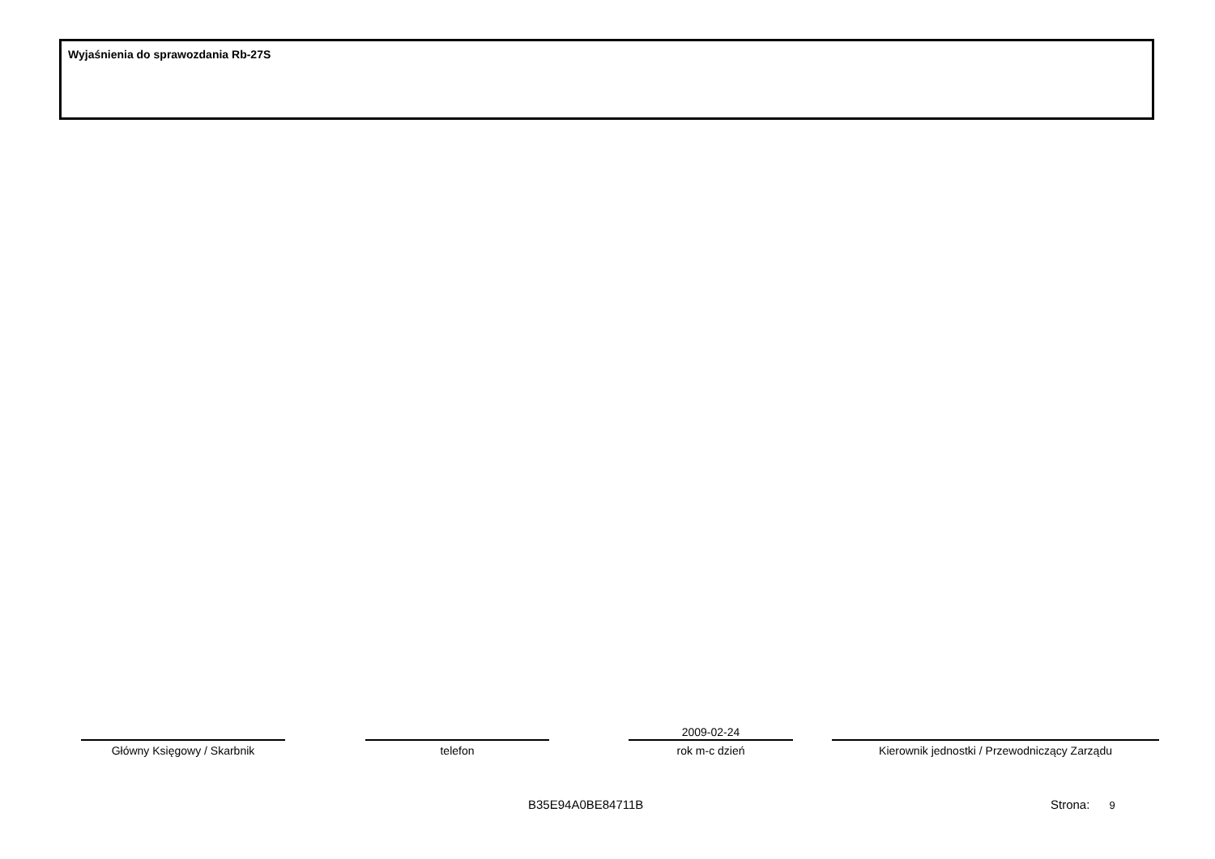Wyjaśnienia do sprawozdania Rb-27S
Główny Księgowy / Skarbnik telefon
2009-02-24
rok m-c dzień
Kierownik jednostki / Przewodniczący Zarządu
B35E94A0BE84711B Strona: 9